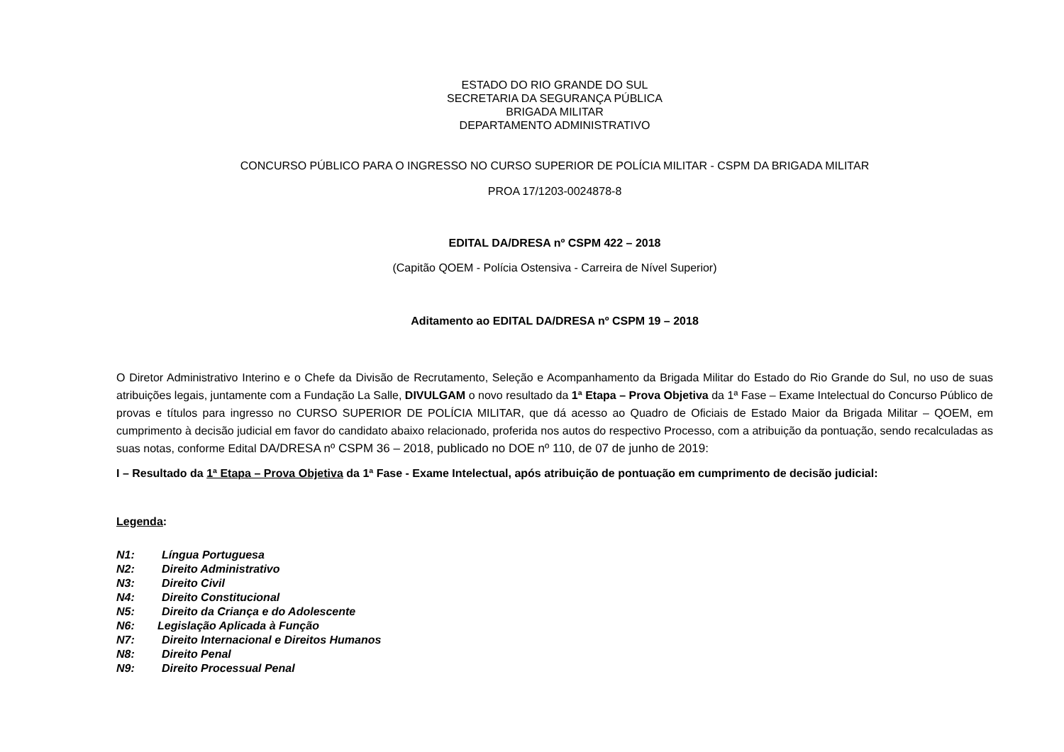ESTADO DO RIO GRANDE DO SUL
SECRETARIA DA SEGURANÇA PÚBLICA
BRIGADA MILITAR
DEPARTAMENTO ADMINISTRATIVO
CONCURSO PÚBLICO PARA O INGRESSO NO CURSO SUPERIOR DE POLÍCIA MILITAR - CSPM DA BRIGADA MILITAR
PROA 17/1203-0024878-8
EDITAL DA/DRESA nº CSPM 422 – 2018
(Capitão QOEM - Polícia Ostensiva - Carreira de Nível Superior)
Aditamento ao EDITAL DA/DRESA nº CSPM 19 – 2018
O Diretor Administrativo Interino e o Chefe da Divisão de Recrutamento, Seleção e Acompanhamento da Brigada Militar do Estado do Rio Grande do Sul, no uso de suas atribuições legais, juntamente com a Fundação La Salle, DIVULGAM o novo resultado da 1ª Etapa – Prova Objetiva da 1ª Fase – Exame Intelectual do Concurso Público de provas e títulos para ingresso no CURSO SUPERIOR DE POLÍCIA MILITAR, que dá acesso ao Quadro de Oficiais de Estado Maior da Brigada Militar – QOEM, em cumprimento à decisão judicial em favor do candidato abaixo relacionado, proferida nos autos do respectivo Processo, com a atribuição da pontuação, sendo recalculadas as suas notas, conforme Edital DA/DRESA nº CSPM 36 – 2018, publicado no DOE nº 110, de 07 de junho de 2019:
I – Resultado da 1ª Etapa – Prova Objetiva da 1ª Fase - Exame Intelectual, após atribuição de pontuação em cumprimento de decisão judicial:
Legenda:
N1: Língua Portuguesa
N2: Direito Administrativo
N3: Direito Civil
N4: Direito Constitucional
N5: Direito da Criança e do Adolescente
N6: Legislação Aplicada à Função
N7: Direito Internacional e Direitos Humanos
N8: Direito Penal
N9: Direito Processual Penal